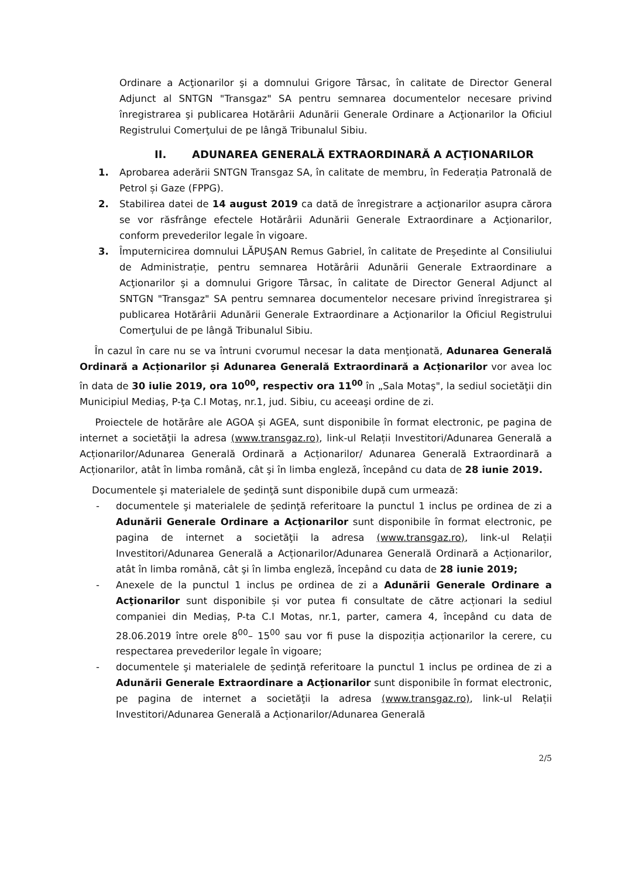Ordinare a Acţionarilor şi a domnului Grigore Târsac, în calitate de Director General Adjunct al SNTGN "Transgaz" SA pentru semnarea documentelor necesare privind înregistrarea şi publicarea Hotărârii Adunării Generale Ordinare a Acţionarilor la Oficiul Registrului Comerţului de pe lângă Tribunalul Sibiu.
II. ADUNAREA GENERALĂ EXTRAORDINARĂ A ACŢIONARILOR
1. Aprobarea aderării SNTGN Transgaz SA, în calitate de membru, în Federația Patronală de Petrol și Gaze (FPPG).
2. Stabilirea datei de 14 august 2019 ca dată de înregistrare a acţionarilor asupra cărora se vor răsfrânge efectele Hotărârii Adunării Generale Extraordinare a Acţionarilor, conform prevederilor legale în vigoare.
3. Împuternicirea domnului LĂPUŞAN Remus Gabriel, în calitate de Preşedinte al Consiliului de Administrație, pentru semnarea Hotărârii Adunării Generale Extraordinare a Acţionarilor şi a domnului Grigore Târsac, în calitate de Director General Adjunct al SNTGN "Transgaz" SA pentru semnarea documentelor necesare privind înregistrarea şi publicarea Hotărârii Adunării Generale Extraordinare a Acţionarilor la Oficiul Registrului Comerţului de pe lângă Tribunalul Sibiu.
În cazul în care nu se va întruni cvorumul necesar la data menţionată, Adunarea Generală Ordinară a Acționarilor și Adunarea Generală Extraordinară a Acționarilor vor avea loc în data de 30 iulie 2019, ora 10<sup>00</sup>, respectiv ora 11<sup>00</sup> în „Sala Motaş", la sediul societăţii din Municipiul Mediaş, P-ţa C.I Motaş, nr.1, jud. Sibiu, cu aceeaşi ordine de zi.
Proiectele de hotărâre ale AGOA și AGEA, sunt disponibile în format electronic, pe pagina de internet a societăţii la adresa (www.transgaz.ro), link-ul Relații Investitori/Adunarea Generală a Acționarilor/Adunarea Generală Ordinară a Acționarilor/ Adunarea Generală Extraordinară a Acționarilor, atât în limba română, cât şi în limba engleză, începând cu data de 28 iunie 2019.
Documentele şi materialele de şedinţă sunt disponibile după cum urmează:
- documentele şi materialele de ședinţă referitoare la punctul 1 inclus pe ordinea de zi a Adunării Generale Ordinare a Acţionarilor sunt disponibile în format electronic, pe pagina de internet a societăţii la adresa (www.transgaz.ro), link-ul Relații Investitori/Adunarea Generală a Acționarilor/Adunarea Generală Ordinară a Acționarilor, atât în limba română, cât şi în limba engleză, începând cu data de 28 iunie 2019;
- Anexele de la punctul 1 inclus pe ordinea de zi a Adunării Generale Ordinare a Acţionarilor sunt disponibile și vor putea fi consultate de către acționari la sediul companiei din Mediaș, P-ta C.I Motas, nr.1, parter, camera 4, începând cu data de 28.06.2019 între orele 8<sup>00</sup>– 15<sup>00</sup> sau vor fi puse la dispoziția acționarilor la cerere, cu respectarea prevederilor legale în vigoare;
- documentele şi materialele de ședinţă referitoare la punctul 1 inclus pe ordinea de zi a Adunării Generale Extraordinare a Acţionarilor sunt disponibile în format electronic, pe pagina de internet a societăţii la adresa (www.transgaz.ro), link-ul Relații Investitori/Adunarea Generală a Acționarilor/Adunarea Generală
2/5